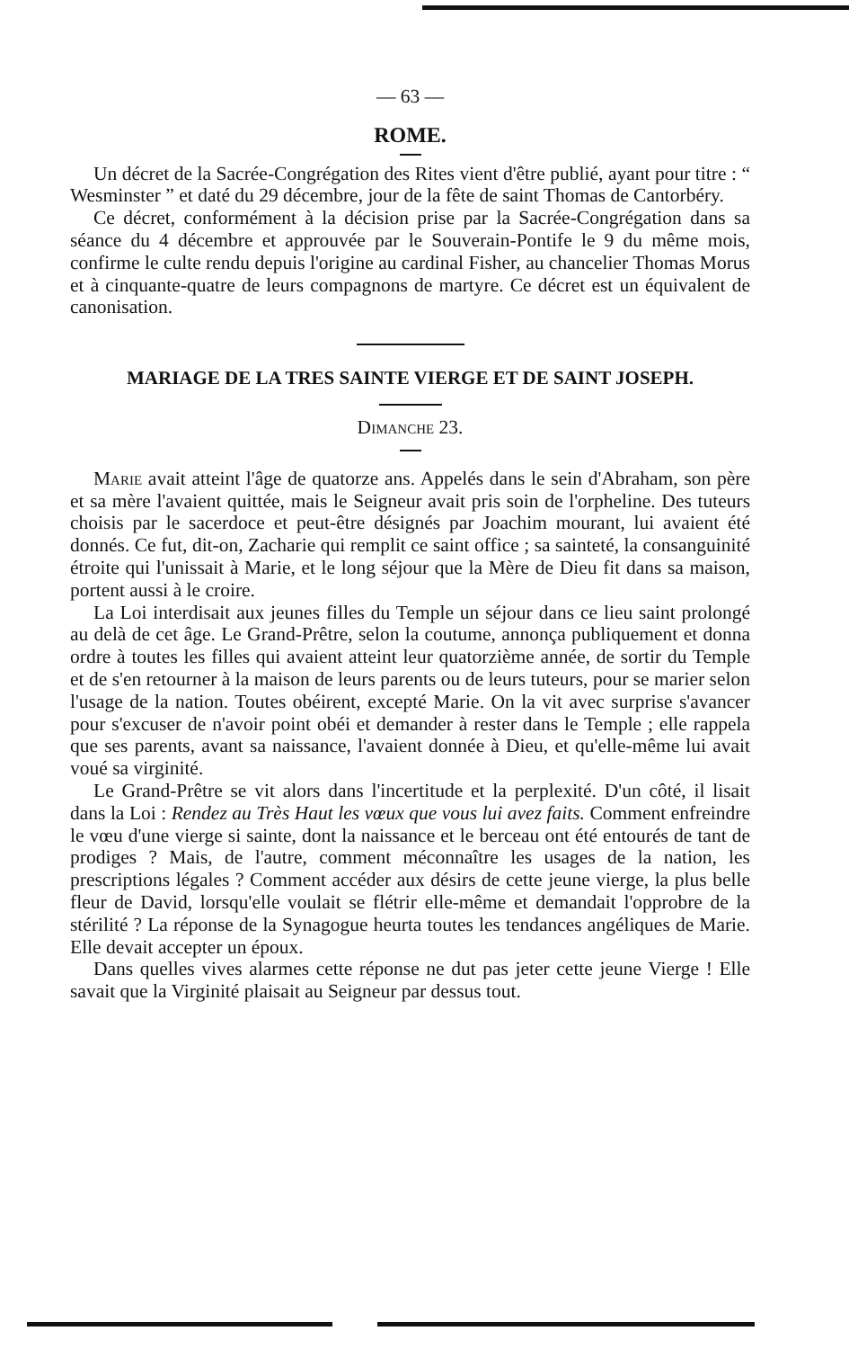— 63 —
ROME.
Un décret de la Sacrée-Congrégation des Rites vient d'être publié, ayant pour titre : “ Wesminster ” et daté du 29 décembre, jour de la fête de saint Thomas de Cantorbéry.
Ce décret, conformément à la décision prise par la Sacrée-Congrégation dans sa séance du 4 décembre et approuvée par le Souverain-Pontife le 9 du même mois, confirme le culte rendu depuis l'origine au cardinal Fisher, au chancelier Thomas Morus et à cinquante-quatre de leurs compagnons de martyre. Ce décret est un équivalent de canonisation.
MARIAGE DE LA TRES SAINTE VIERGE ET DE SAINT JOSEPH.
Dimanche 23.
Marie avait atteint l'âge de quatorze ans. Appelés dans le sein d'Abraham, son père et sa mère l'avaient quittée, mais le Seigneur avait pris soin de l'orpheline. Des tuteurs choisis par le sacerdoce et peut-être désignés par Joachim mourant, lui avaient été donnés. Ce fut, dit-on, Zacharie qui remplit ce saint office ; sa sainteté, la consanguinité étroite qui l'unissait à Marie, et le long séjour que la Mère de Dieu fit dans sa maison, portent aussi à le croire.
La Loi interdisait aux jeunes filles du Temple un séjour dans ce lieu saint prolongé au delà de cet âge. Le Grand-Prêtre, selon la coutume, annonça publiquement et donna ordre à toutes les filles qui avaient atteint leur quatorzième année, de sortir du Temple et de s'en retourner à la maison de leurs parents ou de leurs tuteurs, pour se marier selon l'usage de la nation. Toutes obéirent, excepté Marie. On la vit avec surprise s'avancer pour s'excuser de n'avoir point obéi et demander à rester dans le Temple ; elle rappela que ses parents, avant sa naissance, l'avaient donnée à Dieu, et qu'elle-même lui avait voué sa virginité.
Le Grand-Prêtre se vit alors dans l'incertitude et la perplexité. D'un côté, il lisait dans la Loi : Rendez au Très Haut les vœux que vous lui avez faits. Comment enfreindre le vœu d'une vierge si sainte, dont la naissance et le berceau ont été entourés de tant de prodiges ? Mais, de l'autre, comment méconnaître les usages de la nation, les prescriptions légales ? Comment accéder aux désirs de cette jeune vierge, la plus belle fleur de David, lorsqu'elle voulait se flétrir elle-même et demandait l'opprobre de la stérilité ? La réponse de la Synagogue heurta toutes les tendances angéliques de Marie. Elle devait accepter un époux.
Dans quelles vives alarmes cette réponse ne dut pas jeter cette jeune Vierge ! Elle savait que la Virginité plaisait au Seigneur par dessus tout.